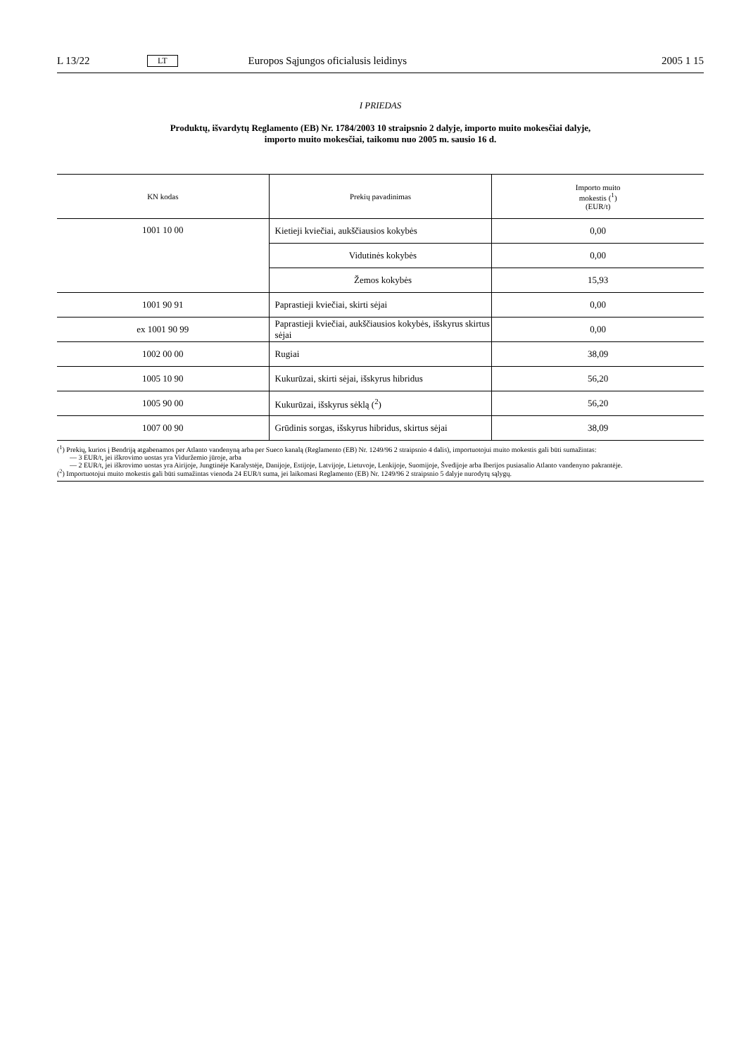L 13/22 LT Europos Sąjungos oficialusis leidinys 2005 1 15
I PRIEDAS
Produktų, išvardytų Reglamento (EB) Nr. 1784/2003 10 straipsnio 2 dalyje, importo muito mokesčiai dalyje,
importo muito mokesčiai, taikomu nuo 2005 m. sausio 16 d.
| KN kodas | Prekių pavadinimas | Importo muito mokestis (<sup>1</sup>) (EUR/t) |
| --- | --- | --- |
| 1001 10 00 | Kietieji kviečiai, aukščiausios kokybės | 0,00 |
| | Vidutinės kokybės | 0,00 |
| | Žemos kokybės | 15,93 |
| 1001 90 91 | Paprastieji kviečiai, skirti sėjai | 0,00 |
| ex 1001 90 99 | Paprastieji kviečiai, aukščiausios kokybės, išskyrus skirtus sėjai | 0,00 |
| 1002 00 00 | Rugiai | 38,09 |
| 1005 10 90 | Kukurūzai, skirti sėjai, išskyrus hibridus | 56,20 |
| 1005 90 00 | Kukurūzai, išskyrus sėklą (<sup>2</sup>) | 56,20 |
| 1007 00 90 | Grūdinis sorgas, išskyrus hibridus, skirtus sėjai | 38,09 |
(<sup>1</sup>) Prekių, kurios į Bendriją atgabenamos per Atlanto vandenyną arba per Sueco kanalą (Reglamento (EB) Nr. 1249/96 2 straipsnio 4 dalis), importuotojui muito mokestis gali būti sumažintas:
— 3 EUR/t, jei iškrovimo uostas yra Viduržemio jūroje, arba
— 2 EUR/t, jei iškrovimo uostas yra Airijoje, Jungtinėje Karalystėje, Danijoje, Estijoje, Latvijoje, Lietuvoje, Lenkijoje, Suomijoje, Švedijoje arba Iberijos pusiasalio Atlanto vandenyno pakrantėje.
(<sup>2</sup>) Importuotojui muito mokestis gali būti sumažintas vienoda 24 EUR/t suma, jei laikomasi Reglamento (EB) Nr. 1249/96 2 straipsnio 5 dalyje nurodytų sąlygų.